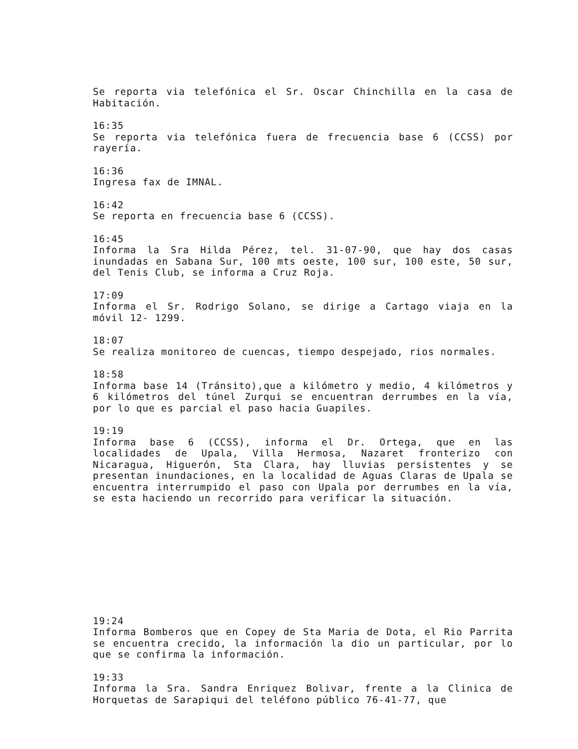Se reporta via telefónica el Sr. Oscar Chinchilla en la casa de Habitación.
16:35
Se reporta via telefónica fuera de frecuencia base 6 (CCSS) por rayería.
16:36
Ingresa fax de IMNAL.
16:42
Se reporta en frecuencia base 6 (CCSS).
16:45
Informa la Sra Hilda Pérez, tel. 31-07-90, que hay dos casas inundadas en Sabana Sur, 100 mts oeste, 100 sur, 100 este, 50 sur, del Tenis Club, se informa a Cruz Roja.
17:09
Informa el Sr. Rodrigo Solano, se dirige a Cartago viaja en la móvil 12- 1299.
18:07
Se realiza monitoreo de cuencas, tiempo despejado, rios normales.
18:58
Informa base 14 (Tránsito),que a kilómetro y medio, 4 kilómetros y 6 kilómetros del túnel Zurqui se encuentran derrumbes en la vía, por lo que es parcial el paso hacia Guapiles.
19:19
Informa base 6 (CCSS), informa el Dr. Ortega, que en las localidades de Upala, Villa Hermosa, Nazaret fronterizo con Nicaragua, Higuerón, Sta Clara, hay lluvias persistentes y se presentan inundaciones, en la localidad de Aguas Claras de Upala se encuentra interrumpido el paso con Upala por derrumbes en la vía, se esta haciendo un recorrido para verificar la situación.
19:24
Informa Bomberos que en Copey de Sta Maria de Dota, el Rio Parrita se encuentra crecido, la información la dio un particular, por lo que se confirma la información.
19:33
Informa la Sra. Sandra Enriquez Bolivar, frente a la Clinica de Horquetas de Sarapiqui del teléfono público 76-41-77, que